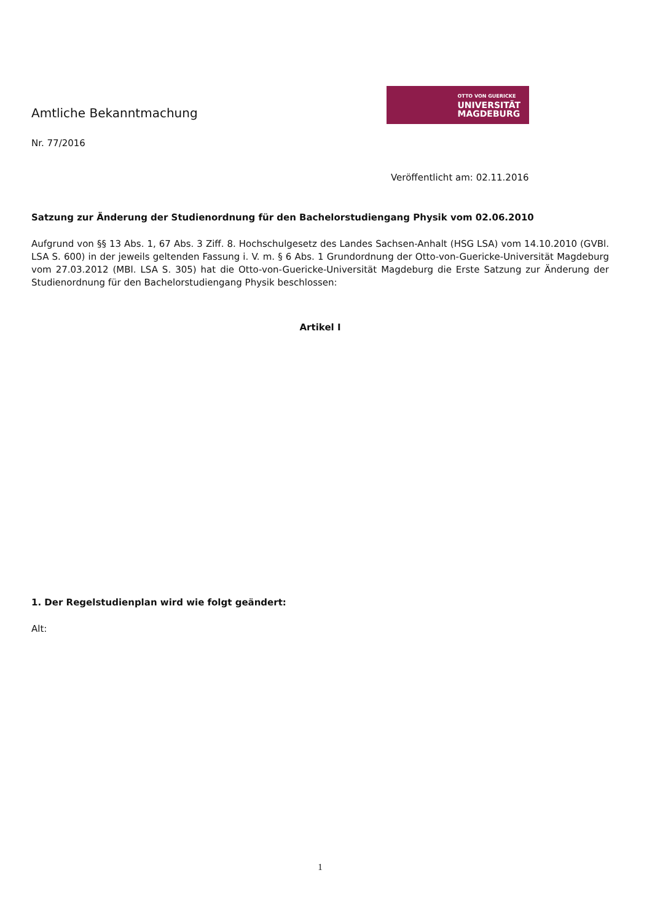Amtliche Bekanntmachung
Nr. 77/2016
OTTO VON GUERICKE
UNIVERSITÄT
MAGDEBURG
Veröffentlicht am: 02.11.2016
Satzung zur Änderung der Studienordnung für den Bachelorstudiengang Physik vom 02.06.2010
Aufgrund von §§ 13 Abs. 1, 67 Abs. 3 Ziff. 8. Hochschulgesetz des Landes Sachsen-Anhalt (HSG LSA) vom 14.10.2010 (GVBl. LSA S. 600) in der jeweils geltenden Fassung i. V. m. § 6 Abs. 1 Grundordnung der Otto-von-Guericke-Universität Magdeburg vom 27.03.2012 (MBl. LSA S. 305) hat die Otto-von-Guericke-Universität Magdeburg die Erste Satzung zur Änderung der Studienordnung für den Bachelorstudiengang Physik beschlossen:
Artikel I
1. Der Regelstudienplan wird wie folgt geändert:
Alt:
1